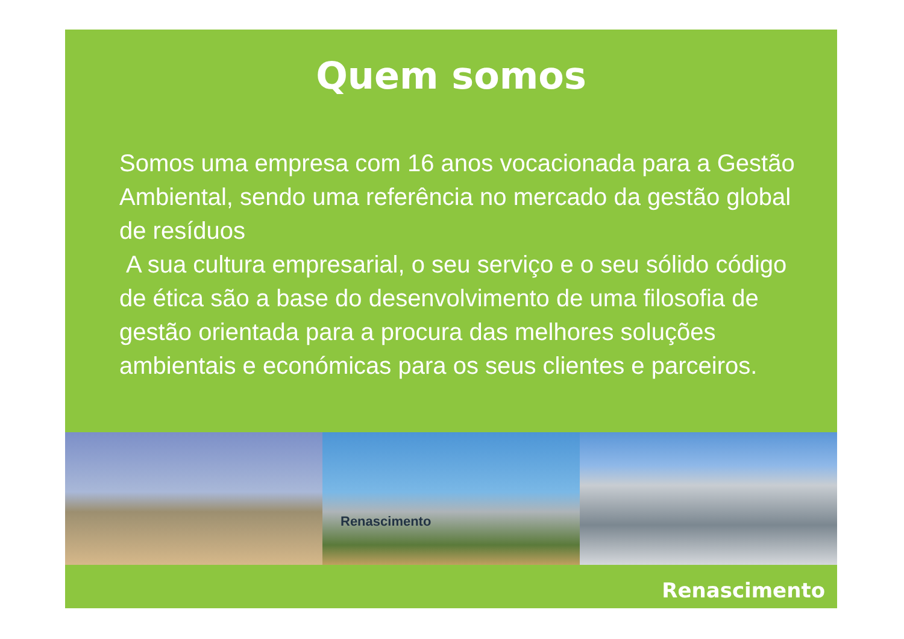Quem somos
Somos uma empresa com 16 anos vocacionada para a Gestão Ambiental, sendo uma referência no mercado da gestão global de resíduos
A sua cultura empresarial, o seu serviço e o seu sólido código de ética são a base do desenvolvimento de uma filosofia de gestão orientada para a procura das melhores soluções ambientais e económicas para os seus clientes e parceiros.
Renascimento
Renascimento